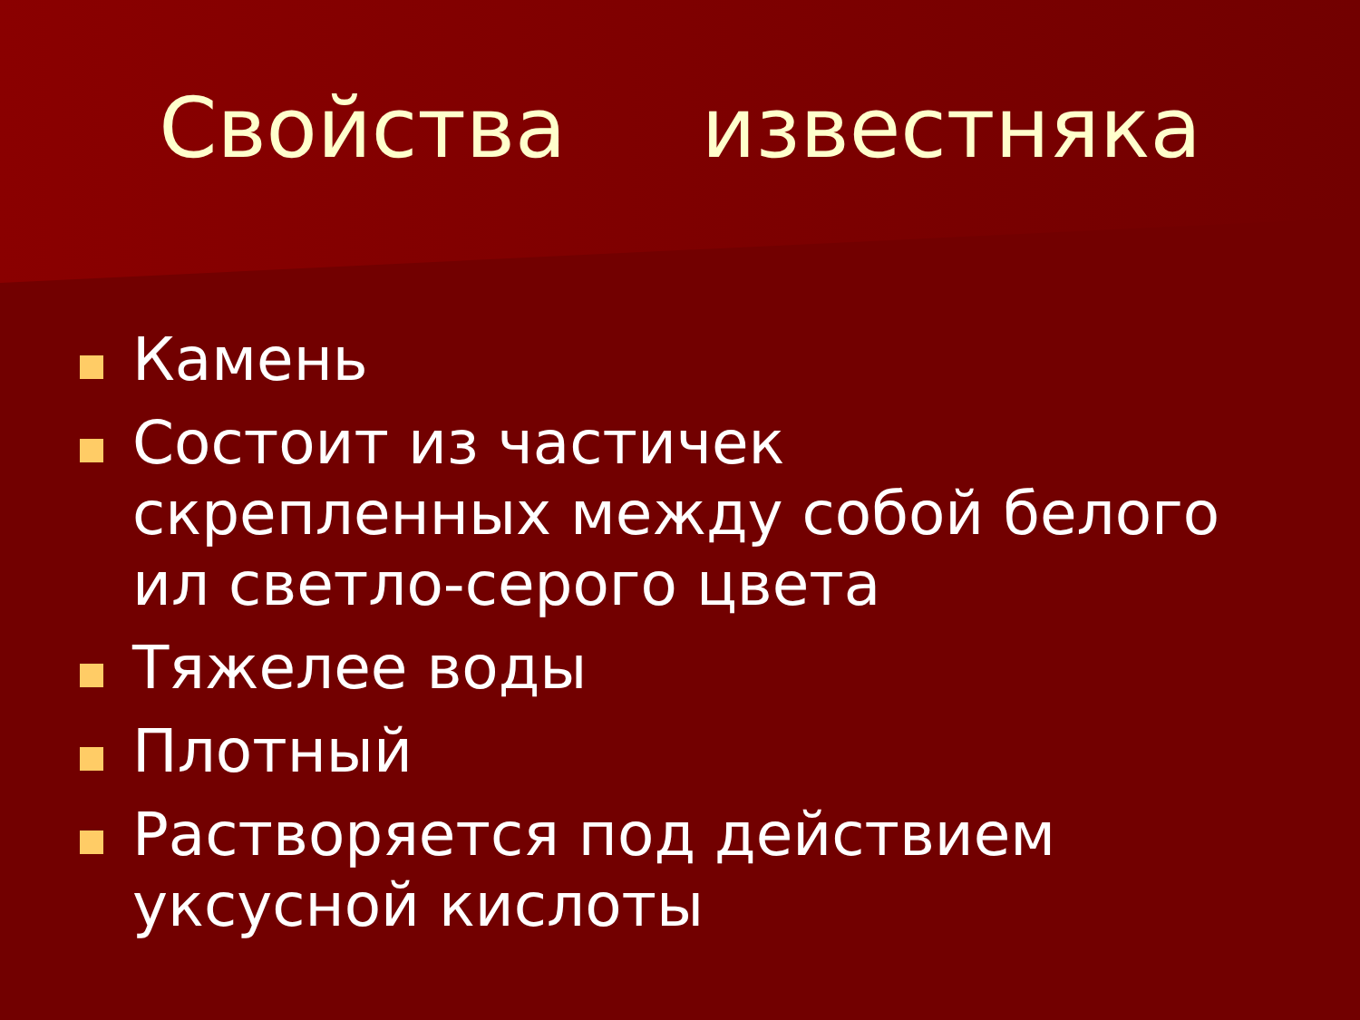Свойства известняка
Камень
Состоит из частичек скрепленных между собой белого ил светло-серого цвета
Тяжелее воды
Плотный
Растворяется под действием уксусной кислоты